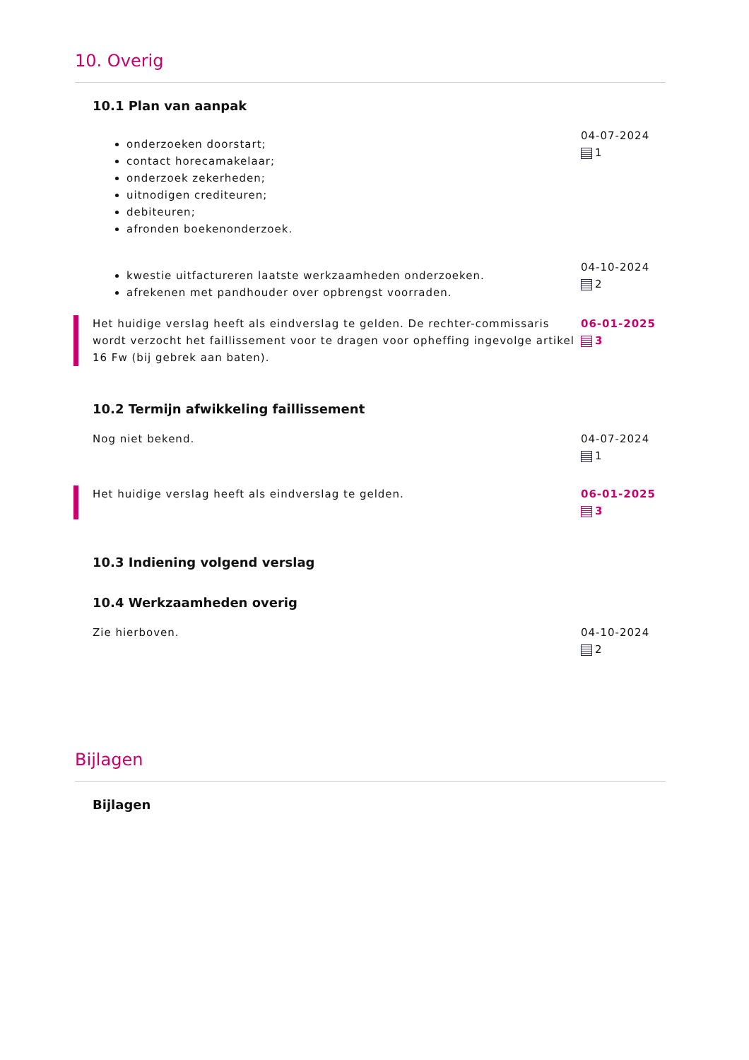10. Overig
10.1 Plan van aanpak
onderzoeken doorstart;
contact horecamakelaar;
onderzoek zekerheden;
uitnodigen crediteuren;
debiteuren;
afronden boekenonderzoek.
04-07-2024
1
kwestie uitfactureren laatste werkzaamheden onderzoeken.
afrekenen met pandhouder over opbrengst voorraden.
04-10-2024
2
Het huidige verslag heeft als eindverslag te gelden. De rechter-commissaris wordt verzocht het faillissement voor te dragen voor opheffing ingevolge artikel 16 Fw (bij gebrek aan baten).
06-01-2025
3
10.2 Termijn afwikkeling faillissement
Nog niet bekend. 04-07-2024
1
Het huidige verslag heeft als eindverslag te gelden.
06-01-2025
3
10.3 Indiening volgend verslag
10.4 Werkzaamheden overig
Zie hierboven. 04-10-2024
2
Bijlagen
Bijlagen